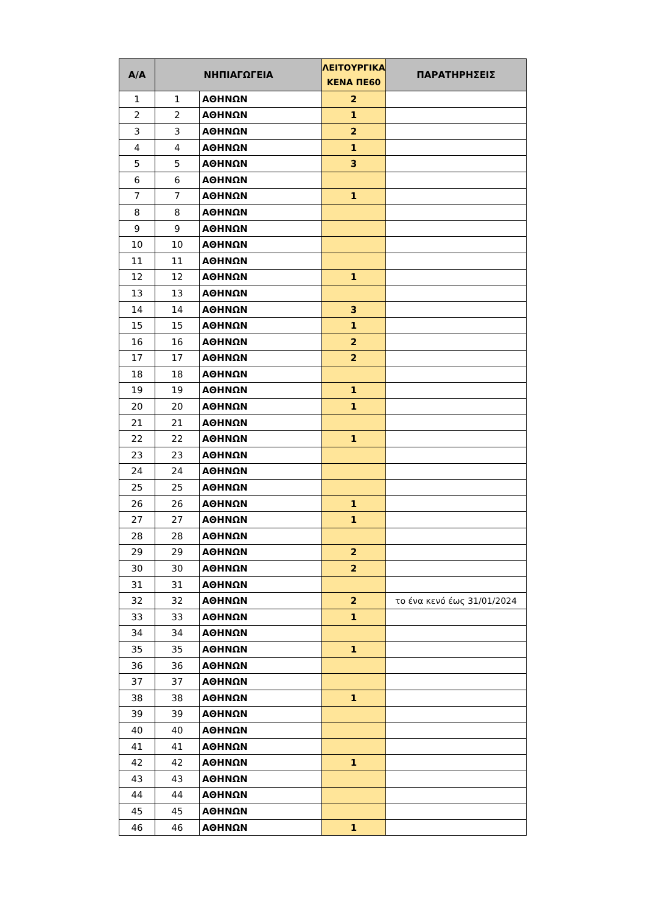| Α/Α | ΝΗΠΙΑΓΩΓΕΙΑ | | ΛΕΙΤΟΥΡΓΙΚΑ ΚΕΝΑ ΠΕ60 | ΠΑΡΑΤΗΡΗΣΕΙΣ |
| --- | --- | --- | --- | --- |
| 1 | 1 | ΑΘΗΝΩΝ | 2 | |
| 2 | 2 | ΑΘΗΝΩΝ | 1 | |
| 3 | 3 | ΑΘΗΝΩΝ | 2 | |
| 4 | 4 | ΑΘΗΝΩΝ | 1 | |
| 5 | 5 | ΑΘΗΝΩΝ | 3 | |
| 6 | 6 | ΑΘΗΝΩΝ | | |
| 7 | 7 | ΑΘΗΝΩΝ | 1 | |
| 8 | 8 | ΑΘΗΝΩΝ | | |
| 9 | 9 | ΑΘΗΝΩΝ | | |
| 10 | 10 | ΑΘΗΝΩΝ | | |
| 11 | 11 | ΑΘΗΝΩΝ | | |
| 12 | 12 | ΑΘΗΝΩΝ | 1 | |
| 13 | 13 | ΑΘΗΝΩΝ | | |
| 14 | 14 | ΑΘΗΝΩΝ | 3 | |
| 15 | 15 | ΑΘΗΝΩΝ | 1 | |
| 16 | 16 | ΑΘΗΝΩΝ | 2 | |
| 17 | 17 | ΑΘΗΝΩΝ | 2 | |
| 18 | 18 | ΑΘΗΝΩΝ | | |
| 19 | 19 | ΑΘΗΝΩΝ | 1 | |
| 20 | 20 | ΑΘΗΝΩΝ | 1 | |
| 21 | 21 | ΑΘΗΝΩΝ | | |
| 22 | 22 | ΑΘΗΝΩΝ | 1 | |
| 23 | 23 | ΑΘΗΝΩΝ | | |
| 24 | 24 | ΑΘΗΝΩΝ | | |
| 25 | 25 | ΑΘΗΝΩΝ | | |
| 26 | 26 | ΑΘΗΝΩΝ | 1 | |
| 27 | 27 | ΑΘΗΝΩΝ | 1 | |
| 28 | 28 | ΑΘΗΝΩΝ | | |
| 29 | 29 | ΑΘΗΝΩΝ | 2 | |
| 30 | 30 | ΑΘΗΝΩΝ | 2 | |
| 31 | 31 | ΑΘΗΝΩΝ | | |
| 32 | 32 | ΑΘΗΝΩΝ | 2 | το ένα κενό έως 31/01/2024 |
| 33 | 33 | ΑΘΗΝΩΝ | 1 | |
| 34 | 34 | ΑΘΗΝΩΝ | | |
| 35 | 35 | ΑΘΗΝΩΝ | 1 | |
| 36 | 36 | ΑΘΗΝΩΝ | | |
| 37 | 37 | ΑΘΗΝΩΝ | | |
| 38 | 38 | ΑΘΗΝΩΝ | 1 | |
| 39 | 39 | ΑΘΗΝΩΝ | | |
| 40 | 40 | ΑΘΗΝΩΝ | | |
| 41 | 41 | ΑΘΗΝΩΝ | | |
| 42 | 42 | ΑΘΗΝΩΝ | 1 | |
| 43 | 43 | ΑΘΗΝΩΝ | | |
| 44 | 44 | ΑΘΗΝΩΝ | | |
| 45 | 45 | ΑΘΗΝΩΝ | | |
| 46 | 46 | ΑΘΗΝΩΝ | 1 | |